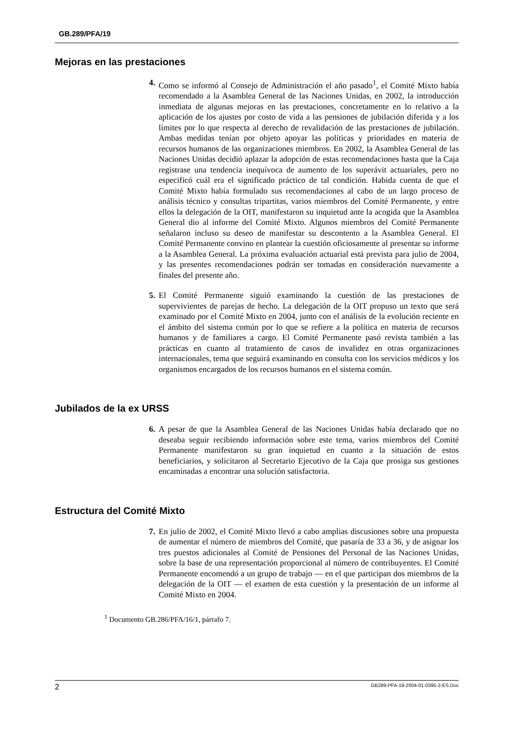GB.289/PFA/19
Mejoras en las prestaciones
4. Como se informó al Consejo de Administración el año pasado<sup>1</sup>, el Comité Mixto había recomendado a la Asamblea General de las Naciones Unidas, en 2002, la introducción inmediata de algunas mejoras en las prestaciones, concretamente en lo relativo a la aplicación de los ajustes por costo de vida a las pensiones de jubilación diferida y a los límites por lo que respecta al derecho de revalidación de las prestaciones de jubilación. Ambas medidas tenían por objeto apoyar las políticas y prioridades en materia de recursos humanos de las organizaciones miembros. En 2002, la Asamblea General de las Naciones Unidas decidió aplazar la adopción de estas recomendaciones hasta que la Caja registrase una tendencia inequívoca de aumento de los superávit actuariales, pero no especificó cuál era el significado práctico de tal condición. Habida cuenta de que el Comité Mixto había formulado sus recomendaciones al cabo de un largo proceso de análisis técnico y consultas tripartitas, varios miembros del Comité Permanente, y entre ellos la delegación de la OIT, manifestaron su inquietud ante la acogida que la Asamblea General dio al informe del Comité Mixto. Algunos miembros del Comité Permanente señalaron incluso su deseo de manifestar su descontento a la Asamblea General. El Comité Permanente convino en plantear la cuestión oficiosamente al presentar su informe a la Asamblea General. La próxima evaluación actuarial está prevista para julio de 2004, y las presentes recomendaciones podrán ser tomadas en consideración nuevamente a finales del presente año.
5. El Comité Permanente siguió examinando la cuestión de las prestaciones de supervivientes de parejas de hecho. La delegación de la OIT propuso un texto que será examinado por el Comité Mixto en 2004, junto con el análisis de la evolución reciente en el ámbito del sistema común por lo que se refiere a la política en materia de recursos humanos y de familiares a cargo. El Comité Permanente pasó revista también a las prácticas en cuanto al tratamiento de casos de invalidez en otras organizaciones internacionales, tema que seguirá examinando en consulta con los servicios médicos y los organismos encargados de los recursos humanos en el sistema común.
Jubilados de la ex URSS
6. A pesar de que la Asamblea General de las Naciones Unidas había declarado que no deseaba seguir recibiendo información sobre este tema, varios miembros del Comité Permanente manifestaron su gran inquietud en cuanto a la situación de estos beneficiarios, y solicitaron al Secretario Ejecutivo de la Caja que prosiga sus gestiones encaminadas a encontrar una solución satisfactoria.
Estructura del Comité Mixto
7. En julio de 2002, el Comité Mixto llevó a cabo amplias discusiones sobre una propuesta de aumentar el número de miembros del Comité, que pasaría de 33 a 36, y de asignar los tres puestos adicionales al Comité de Pensiones del Personal de las Naciones Unidas, sobre la base de una representación proporcional al número de contribuyentes. El Comité Permanente encomendó a un grupo de trabajo — en el que participan dos miembros de la delegación de la OIT — el examen de esta cuestión y la presentación de un informe al Comité Mixto en 2004.
<sup>1</sup> Documento GB.286/PFA/16/1, párrafo 7.
2 GB289-PFA-19-2004-01-0395-2-ES.Doc